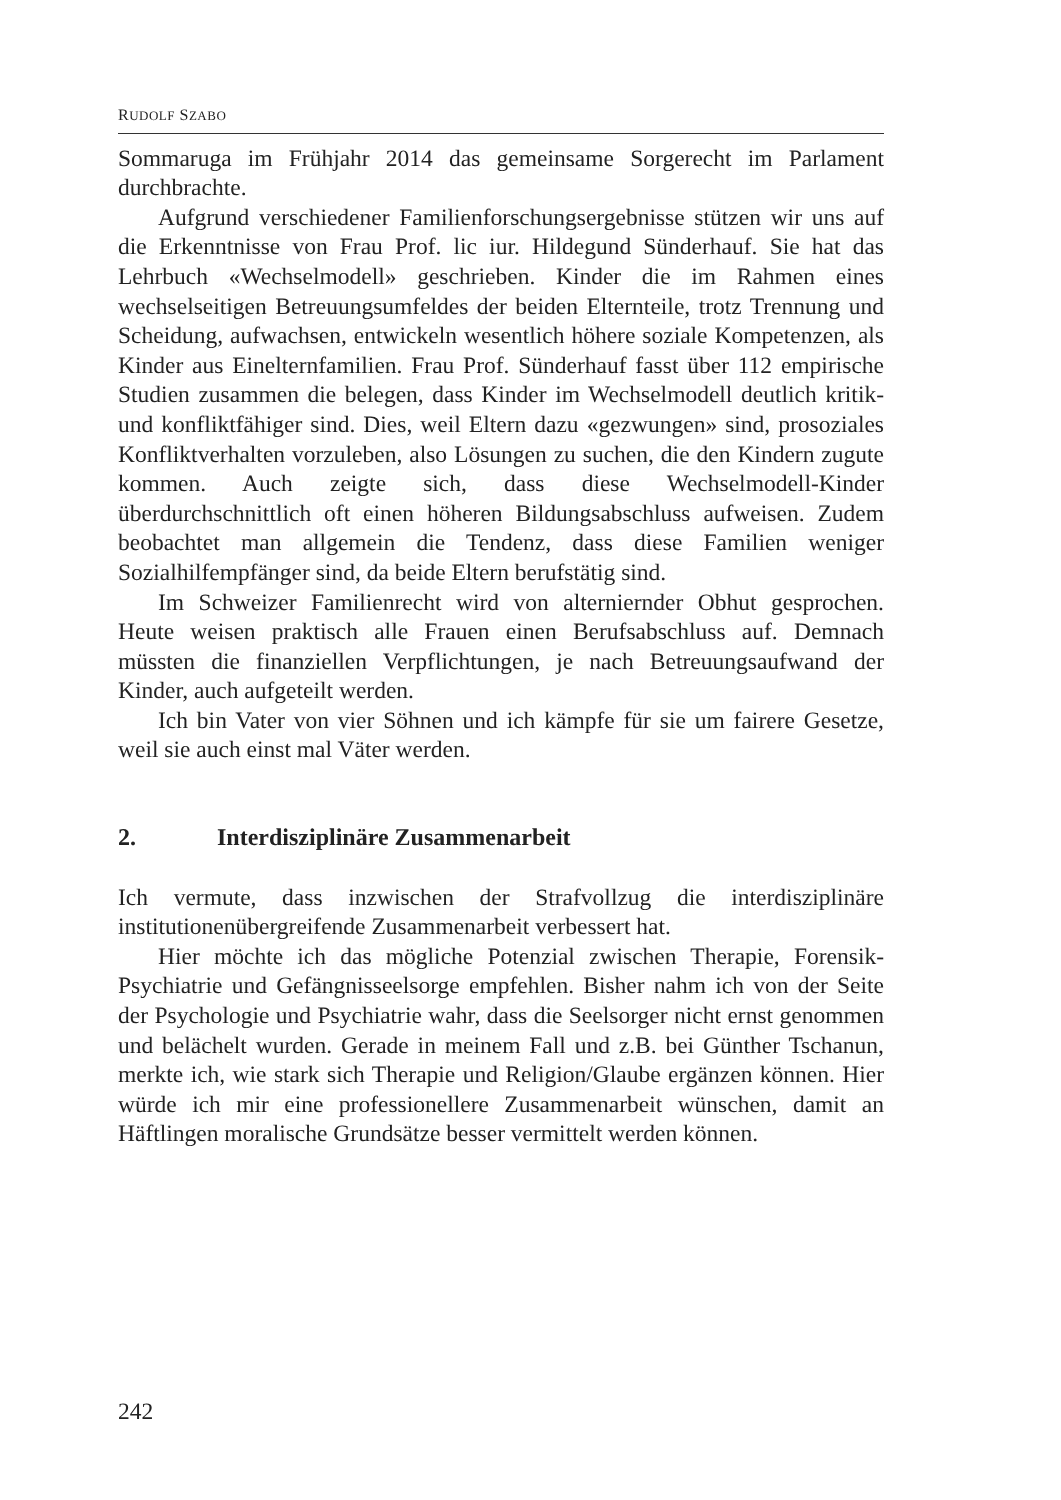RUDOLF SZABO
Sommaruga im Frühjahr 2014 das gemeinsame Sorgerecht im Parlament durchbrachte.
Aufgrund verschiedener Familienforschungsergebnisse stützen wir uns auf die Erkenntnisse von Frau Prof. lic iur. Hildegund Sünderhauf. Sie hat das Lehrbuch «Wechselmodell» geschrieben. Kinder die im Rahmen eines wechselseitigen Betreuungsumfeldes der beiden Elternteile, trotz Trennung und Scheidung, aufwachsen, entwickeln wesentlich höhere soziale Kompetenzen, als Kinder aus Einelternfamilien. Frau Prof. Sünderhauf fasst über 112 empirische Studien zusammen die belegen, dass Kinder im Wechselmodell deutlich kritik- und konfliktfähiger sind. Dies, weil Eltern dazu «gezwungen» sind, prosoziales Konfliktverhalten vorzuleben, also Lösungen zu suchen, die den Kindern zugute kommen. Auch zeigte sich, dass diese Wechselmodell-Kinder überdurchschnittlich oft einen höheren Bildungsabschluss aufweisen. Zudem beobachtet man allgemein die Tendenz, dass diese Familien weniger Sozialhilfempfänger sind, da beide Eltern berufstätig sind.
Im Schweizer Familienrecht wird von alterniernder Obhut gesprochen. Heute weisen praktisch alle Frauen einen Berufsabschluss auf. Demnach müssten die finanziellen Verpflichtungen, je nach Betreuungsaufwand der Kinder, auch aufgeteilt werden.
Ich bin Vater von vier Söhnen und ich kämpfe für sie um fairere Gesetze, weil sie auch einst mal Väter werden.
2. Interdisziplinäre Zusammenarbeit
Ich vermute, dass inzwischen der Strafvollzug die interdisziplinäre institutionenübergreifende Zusammenarbeit verbessert hat.
Hier möchte ich das mögliche Potenzial zwischen Therapie, Forensik-Psychiatrie und Gefängnisseelsorge empfehlen. Bisher nahm ich von der Seite der Psychologie und Psychiatrie wahr, dass die Seelsorger nicht ernst genommen und belächelt wurden. Gerade in meinem Fall und z.B. bei Günther Tschanun, merkte ich, wie stark sich Therapie und Religion/Glaube ergänzen können. Hier würde ich mir eine professionellere Zusammenarbeit wünschen, damit an Häftlingen moralische Grundsätze besser vermittelt werden können.
242